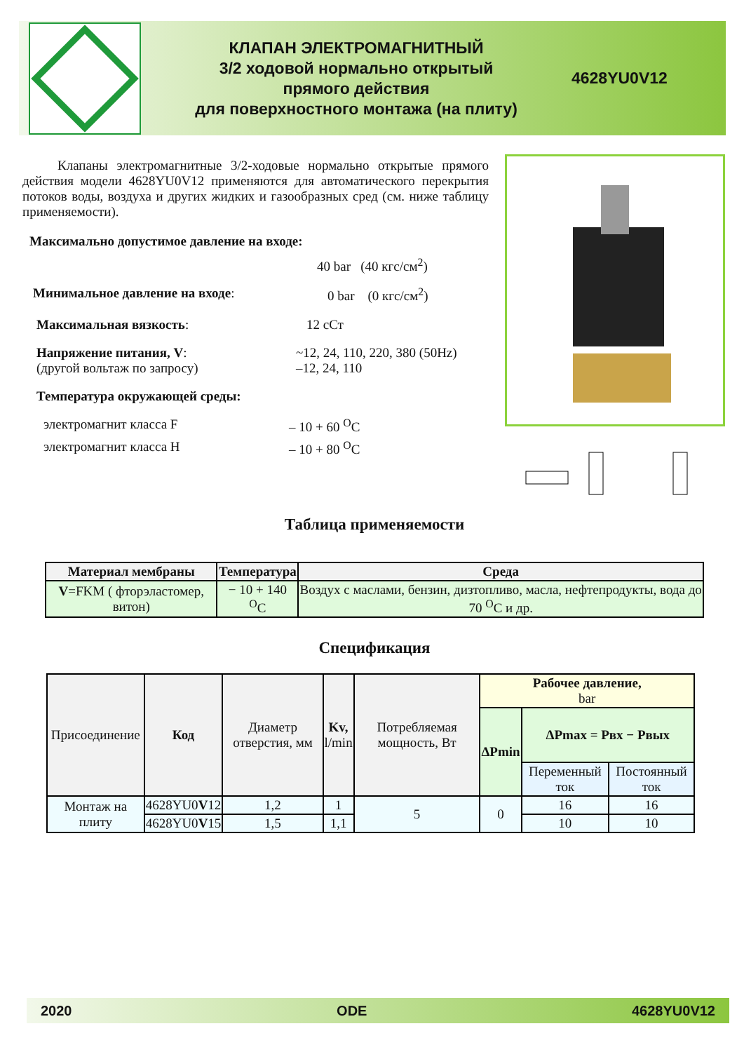КЛАПАН ЭЛЕКТРОМАГНИТНЫЙ
3/2 ходовой нормально открытый
прямого действия
для поверхностного монтажа (на плиту)
4628YU0V12
Клапаны электромагнитные 3/2-ходовые нормально открытые прямого действия модели 4628YU0V12 применяются для автоматического перекрытия потоков воды, воздуха и других жидких и газообразных сред (см. ниже таблицу применяемости).
Максимально допустимое давление на входе:
40 bar (40 кгс/см<sup>2</sup>)
Минимальное давление на входе: 0 bar (0 кгс/см<sup>2</sup>)
Максимальная вязкость: 12 сСт
Напряжение питания, V:
(другой вольтаж по запросу) ~12, 24, 110, 220, 380 (50Hz)
–12, 24, 110
Температура окружающей среды:
электромагнит класса F – 10 + 60 <sup>O</sup>C
электромагнит класса H – 10 + 80 <sup>O</sup>C
Таблица применяемости
| Материал мембраны | Температура | Среда |
| --- | --- | --- |
| V =FKM ( фторэластомер, витон) | − 10 + 140 <sup>O</sup>C | Воздух с маслами, бензин, дизтопливо, масла, нефтепродукты, вода до 70 <sup>O</sup>C и др. |
Спецификация
| Присоединение | Код | Диаметр отверстия, мм | Kv, l/min | Потребляемая мощность, Вт | Рабочее давление, bar | | |
| --- | --- | --- | --- | --- | --- | --- | --- |
| | | | | | ΔPmin | ΔPmax = Pвх − Pвых | |
| | | | | | | Переменный ток | Постоянный ток |
| Монтаж на плиту | 4628YU0 V 12 | 1,2 | 1 | 5 | 0 | 16 | 16 |
| | 4628YU0 V 15 | 1,5 | 1,1 | | | 10 | 10 |
2020 ODE 4628YU0V12